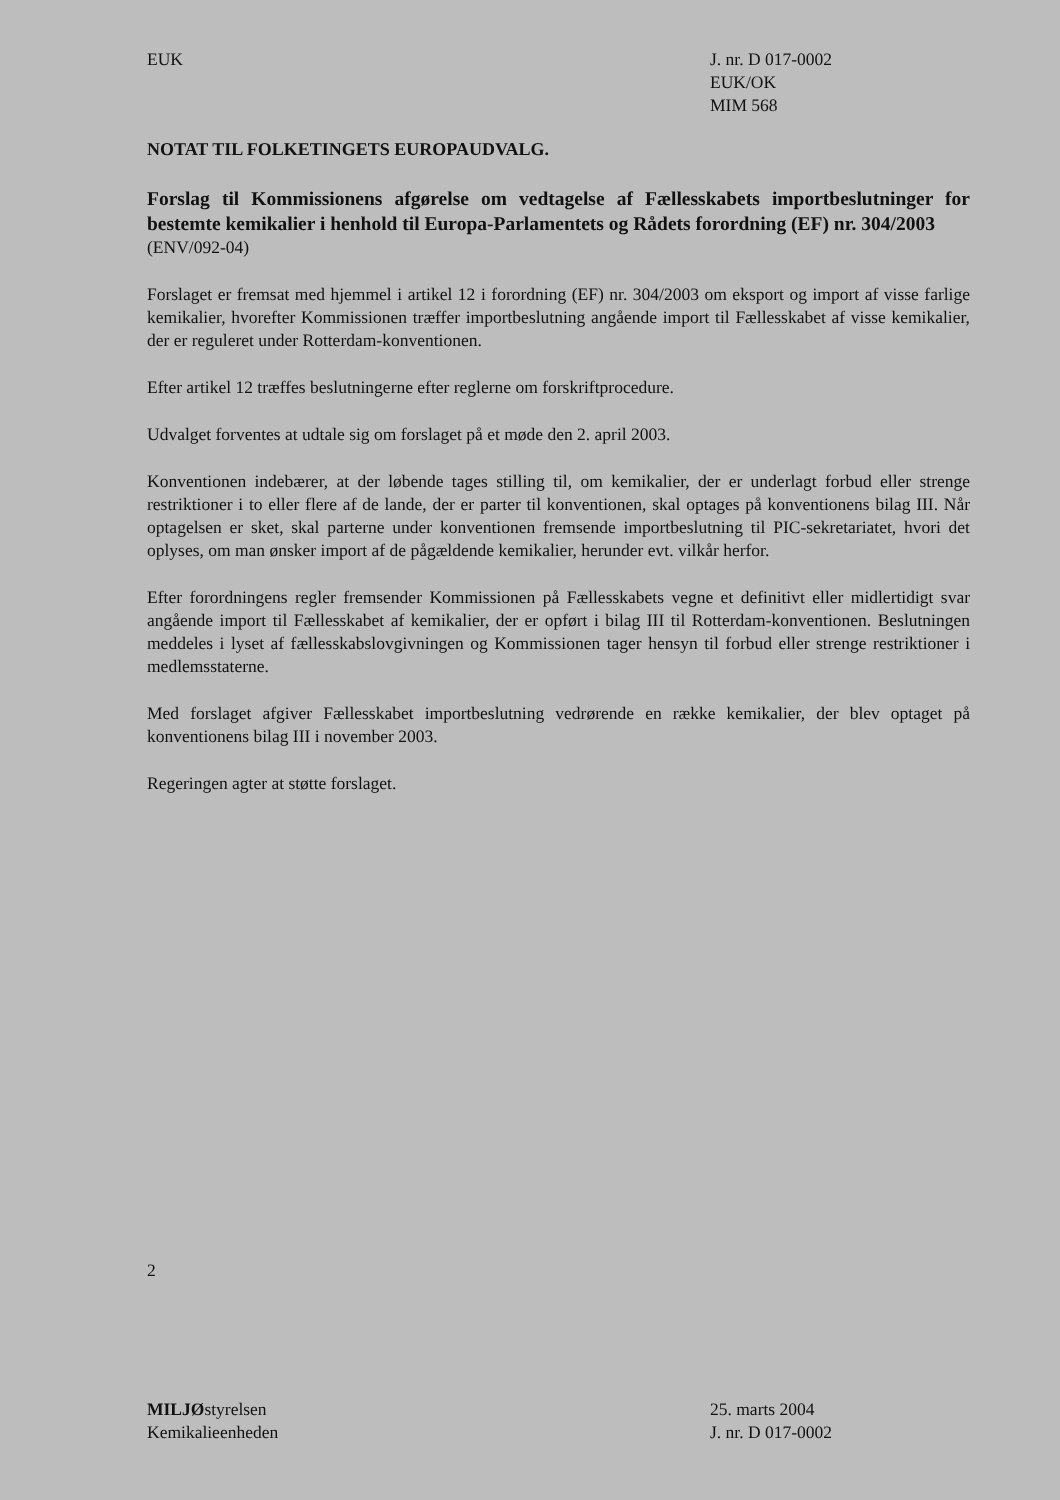EUK J. nr. D 017-0002
EUK/OK
MIM 568
NOTAT TIL FOLKETINGETS EUROPAUDVALG.
Forslag til Kommissionens afgørelse om vedtagelse af Fællesskabets importbeslutninger for bestemte kemikalier i henhold til Europa-Parlamentets og Rådets forordning (EF) nr. 304/2003
(ENV/092-04)
Forslaget er fremsat med hjemmel i artikel 12 i forordning (EF) nr. 304/2003 om eksport og import af visse farlige kemikalier, hvorefter Kommissionen træffer importbeslutning angående import til Fællesskabet af visse kemikalier, der er reguleret under Rotterdam-konventionen.
Efter artikel 12 træffes beslutningerne efter reglerne om forskriftprocedure.
Udvalget forventes at udtale sig om forslaget på et møde den 2. april 2003.
Konventionen indebærer, at der løbende tages stilling til, om kemikalier, der er underlagt forbud eller strenge restriktioner i to eller flere af de lande, der er parter til konventionen, skal optages på konventionens bilag III. Når optagelsen er sket, skal parterne under konventionen fremsende importbeslutning til PIC-sekretariatet, hvori det oplyses, om man ønsker import af de pågældende kemikalier, herunder evt. vilkår herfor.
Efter forordningens regler fremsender Kommissionen på Fællesskabets vegne et definitivt eller midlertidigt svar angående import til Fællesskabet af kemikalier, der er opført i bilag III til Rotterdam-konventionen. Beslutningen meddeles i lyset af fællesskabslovgivningen og Kommissionen tager hensyn til forbud eller strenge restriktioner i medlemsstaterne.
Med forslaget afgiver Fællesskabet importbeslutning vedrørende en række kemikalier, der blev optaget på konventionens bilag III i november 2003.
Regeringen agter at støtte forslaget.
2
MILJØstyrelsen
Kemikalieenheden
25. marts 2004
J. nr. D 017-0002